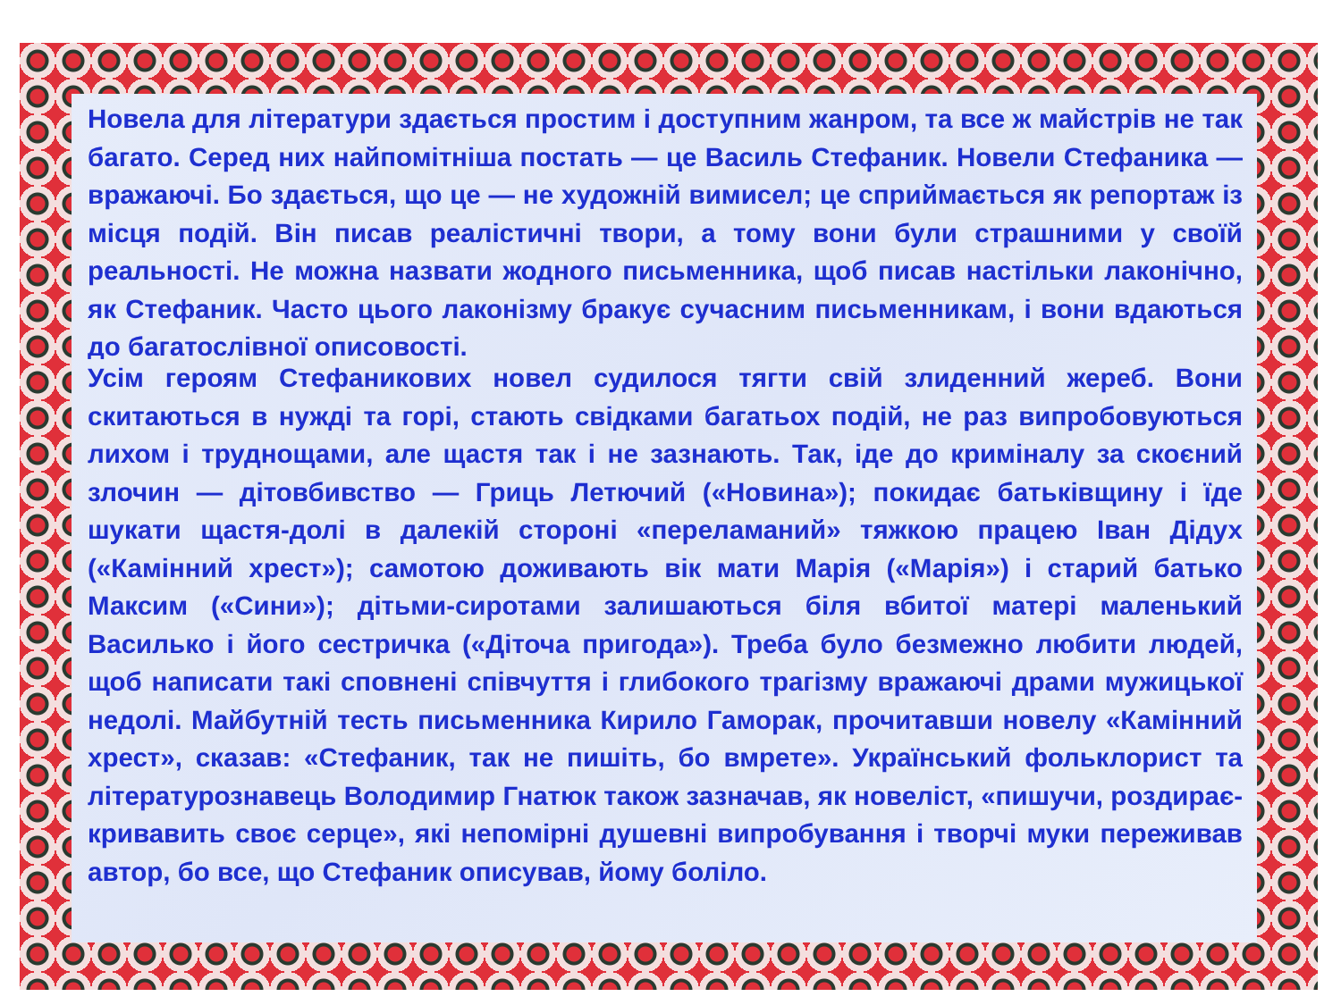Новела для літератури здається простим і доступним жанром, та все ж майстрів не так багато. Серед них найпомітніша постать — це Василь Стефаник. Новели Стефаника — вражаючі. Бо здається, що це — не художній вимисел; це сприймається як репортаж із місця подій. Він писав реалістичні твори, а тому вони були страшними у своїй реальності. Не можна назвати жодного письменника, щоб писав настільки лаконічно, як Стефаник. Часто цього лаконізму бракує сучасним письменникам, і вони вдаються до багатослівної описовості.
Усім героям Стефаникових новел судилося тягти свій злиденний жереб. Вони скитаються в нужді та горі, стають свідками багатьох подій, не раз випробовуються лихом і труднощами, але щастя так і не зазнають. Так, іде до криміналу за скоєний злочин — дітовбивство — Гриць Летючий («Новина»); покидає батьківщину і їде шукати щастя-долі в далекій стороні «переламаний» тяжкою працею Іван Дідух («Камінний хрест»); самотою доживають вік мати Марія («Марія») і старий батько Максим («Сини»); дітьми-сиротами залишаються біля вбитої матері маленький Василько і його сестричка («Діточа пригода»). Треба було безмежно любити людей, щоб написати такі сповнені співчуття і глибокого трагізму вражаючі драми мужицької недолі. Майбутній тесть письменника Кирило Гаморак, прочитавши новелу «Камінний хрест», сказав: «Стефаник, так не пишіть, бо вмрете». Український фольклорист та літературознавець Володимир Гнатюк також зазначав, як новеліст, «пишучи, роздирає-кривавить своє серце», які непомірні душевні випробування і творчі муки переживав автор, бо все, що Стефаник описував, йому боліло.